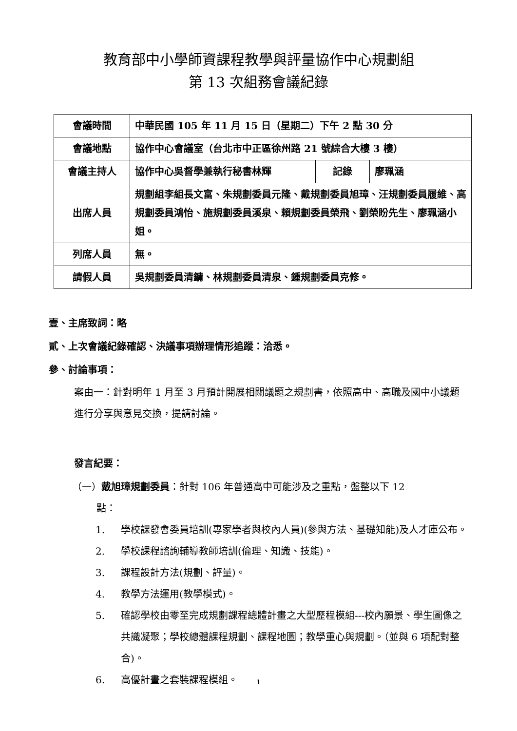教育部中小學師資課程教學與評量協作中心規劃組
第 13 次組務會議紀錄
| 會議時間 | 中華民國 105 年 11 月 15 日（星期二）下午 2 點 30 分 | | |
| 會議地點 | 協作中心會議室（台北市中正區徐州路 21 號綜合大樓 3 樓） | | |
| 會議主持人 | 協作中心吳督學兼執行秘書林輝 | 記錄 | 廖珮涵 |
| 出席人員 | 規劃組李組長文富、朱規劃委員元隆、戴規劃委員旭璋、汪規劃委員履維、高規劃委員鴻怡、施規劃委員溪泉、賴規劃委員榮飛、劉榮盼先生、廖珮涵小姐。 | | |
| 列席人員 | 無。 | | |
| 請假人員 | 吳規劃委員清鏞、林規劃委員清泉、鍾規劃委員克修。 | | |
壹、主席致詞：略
貳、上次會議紀錄確認、決議事項辦理情形追蹤：洽悉。
參、討論事項：
案由一：針對明年 1 月至 3 月預計開展相關議題之規劃書，依照高中、高職及國中小議題進行分享與意見交換，提請討論。
發言紀要：
（一）戴旭璋規劃委員：針對 106 年普通高中可能涉及之重點，盤整以下 12
點：
1. 學校課發會委員培訓(專家學者與校內人員)(參與方法、基礎知能)及人才庫公布。
2. 學校課程諮詢輔導教師培訓(倫理、知識、技能)。
3. 課程設計方法(規劃、評量)。
4. 教學方法運用(教學模式)。
5. 確認學校由零至完成規劃課程總體計畫之大型歷程模組---校內願景、學生圖像之共識凝聚；學校總體課程規劃、課程地圖；教學重心與規劃。（並與 6 項配對整合)。
6. 高優計畫之套裝課程模組。
1